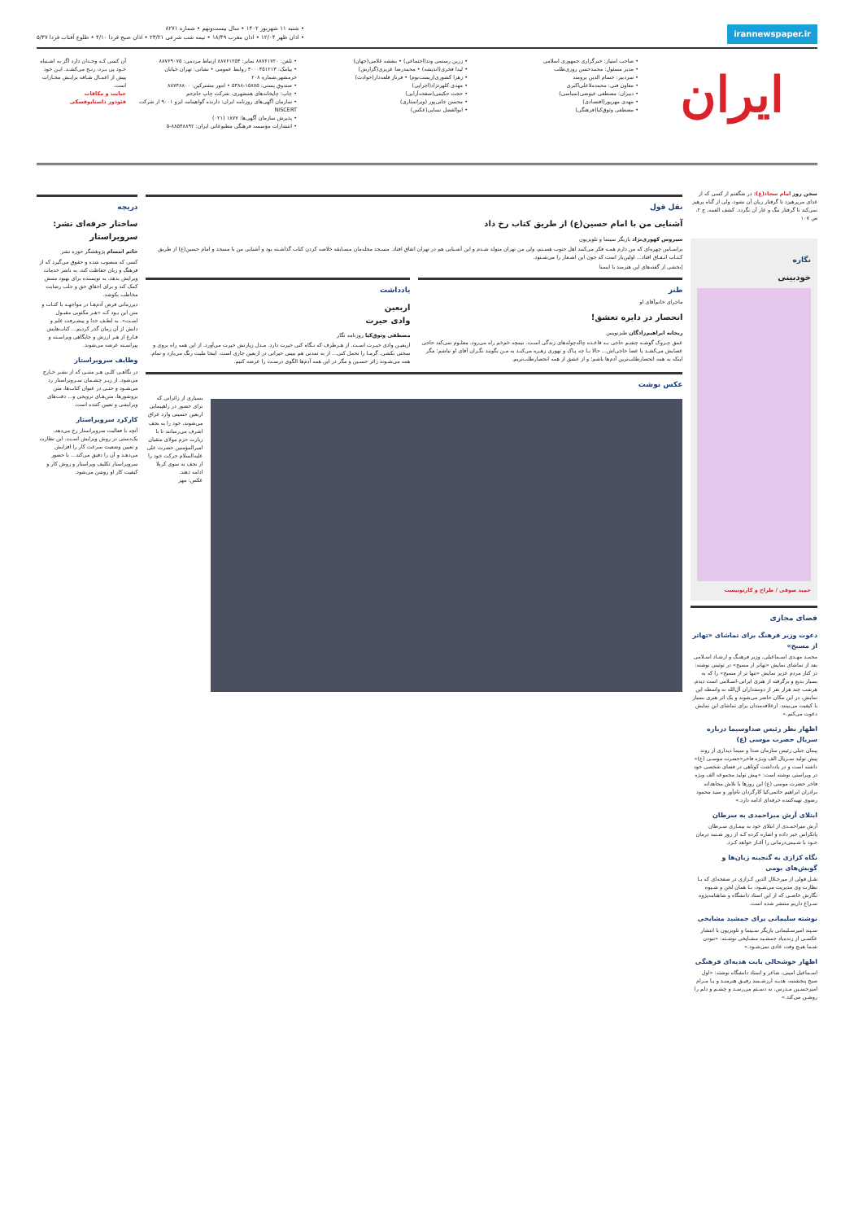irannewspaper.ir
• شنبه ۱۱ شهریور ۱۴۰۲ • سال بیست‌ونهم • شماره ۸۲۷۱
• اذان ظهر ۱۲/۰۴ • اذان مغرب ۱۸/۴۹ • نیمه شب شرعی ۲۳/۲۱ • اذان صبح فردا ۴/۱۰ • طلوع آفتاب فردا ۵/۳۷
ایران
• صاحب امتیاز: خبرگزاری جمهوری اسلامی
• مدیر مسئول: محمدحسن روزی‌طلب
• سردبیر: حسام الدین برومند
• معاون فنی: محمدملاعلی‌اکبری
• دبیران: مصطفی عیوضی(سیاسی)
• مهدی مهرپور(اقتصادی)
• مصطفی وثوق‌کیا(فرهنگی)
• زرین رستمی وند(اجتماعی) • بنفشه غلامی(جهان)
• لیدا فخری(اندیشه) • محمدرضا عزیزی(گزارش)
• زهرا کشوری(زیست‌بوم) • فرناز قلعه‌دار(حوادث)
• مهدی کلهرنژاد(اجرایی)
• حجت حکیمی(صفحه‌آرایی)
• محسن جانی‌پور (ویراستاری)
• ابوالفضل نسایی(عکس)
• تلفن: ۸۸۷۶۱۷۲۰ نمابر: ۸۸۷۶۱۲۵۴ ارتباط مردمی: ۸۸۷۶۹۰۷۵
• پیامک: ۳۰۰۰۴۵۱۲۱۳ روابط عمومی • نشانی: تهران خیابان خرمشهر،شماره ۲۰۸
• صندوق پستی: ۱۵۸۷۵-۵۳۸۸ • امور مشترکین: ۸۸۷۴۸۸۰۰
• چاپ: چاپخانه‌های همشهری، شرکت چاپ جام‌جم
• سازمان آگهی‌های روزنامه ایران: دارنده گواهینامه ایزو ۹۰۰۱ از شرکت NISCERT
• پذیرش سازمان آگهی‌ها: ۱۸۷۷ (۰۲۱)
• انتشارات مؤسسه فرهنگی مطبوعاتی ایران: ۸۸۵۴۸۸۹۲-۵
آن کسی کـه وجـدان دارد اگر به اشـتباه خـود پی بـرد، رنـج می‌کشـد. ایـن خود پیش از اعمـال شـاقه برایـش مجـازات است.
جنایت و مکافات
فئودور داستایوفسکی
سخن روز امام سجاد(ع): در شگفتم از کسی که از غذای مرپرهیزد تا گرفتار زیان آن نشود، ولی از گناه پرهیز نمی‌کند تا گرفتار ننگ و عار آن نگردد. کشف الغمه، ج ۲، ص ۱۰۷
نگاره
خودبینی
حمید صوفی / طراح و کارتونیست
فضای مجازی
دعوت وزیر فرهنگ برای تماشای «تهاتر از مسیح»
محمـد مهـدی اسـماعیلی، وزیر فرهنـگ و ارشـاد اسـلامی بعد از تماشای نمایش «تهاتر از مسیح» در توئیتی نوشته: در کنار مردم عزیز نمایش «تنها تر از مسیح» را که به بسیار بدیع و برگرفته از هنری ایرانی-اسـلامی است دیدم. هرشب چند هزار نفر از دوستداران آل‌الله به واسطه این نمایش، در این مکان حاضر می‌شوند و یک اثر هنری بسیار با کیفیت می‌بینند. ازعلاقه‌مندان برای تماشای این نمایش دعوت می‌کنم.»
اظهار نظر رئیس صداوسیما درباره سریال حضرت موسی (ع)
پیمان جبلی رئیس سازمان صدا و سیما دیداری از روند پیش تولید سـریال الف ویـژه فاخر«حضرت موسـی (ع)» داشته است و در یادداشت کوتاهی در فضای شخصی خود در ویراستی نوشته است: «پیش تولید مجموعه الف ویژه فاخر حضرت موسی (ع) این روزها با تلاش مجاهدانه برادران ابراهیم حاتمی‌کیا کارگردان نام‌آور و سید محمود رضوی تهیه‌کننده حرفه‌ای ادامه دارد.»
ابتلای آرش میراحمدی به سرطان
آرش میراحمـدی از ابتلای خود به بیمـاری سـرطان پانکراس خبر داده و اشاره کرده کـه از روز شـنبه درمان خـود با شـیمی‌درمانی را آغـاز خواهد کـرد.
نگاه کزازی به گنجینه زبان‌ها و گویش‌های بومی
نقـل قولی از میرجـلال الدین کـزازی در صفحه‌ای که بـا نظارت وی مدیریت می‌شـود، بـا همان لحن و شـیوه نگارش خاصـی که از این استاد دانشگاه و شاهنامه‌پژوه سـراغ داریم منتشر شده است.
نوشته سلیمانی برای جمشید مشایخی
سـپند امیرسـلیمانی بازیگر سـینما و تلویزیون با انتشار عکسـی از زنده‌یاد جمشـید مشـایخی نوشـته: «نبودن شـما هیـچ وقت عادی نمی‌شـود.»
اظهار خوشحالی بابت هدیه‌ای فرهنگی
اسـماعیل امینی، شاعر و استاد دانشگاه نوشته: «اول صبح پنجشنبه، هدیـه ارزشـمند رفیـق هنرمنـد و بـا مـرام امیرحسـین مـدرس، به دسـتم می‌رسـد و چشـم و دلم را روشـن می‌کند.»
نقل قول
آشنایی من با امام حسین(ع) از طریق کتاب رخ داد
سیروس کهوری‌نژاد بازیگر سینما و تلویزیون
براسـاس چهره‌ای که من دارم همـه فکر می‌کنند اهل جنوب هسـتم، ولی من تهران متولد شـدم و این آشـنایی هم در تهران اتفاق افتاد. مسـجد محله‌مان مسـابقه خلاصه کردن کتاب گذاشـته بود و آشنایی من با مسجد و امام حسین(ع) از طریق کـتـاب اتـفـاق افتاد... اولین‌بار است که جون این اشـعار را می‌شـنود.
|بخشی از گفته‌های این هنرمند با ایسنا
طنز
ماجرای خانم‌آقای او
انحصار در دایره تعشق!
ریحانه ابراهیم‌زادگان طنزنویس
عمق چـروک گوشـه چشـم حاجی بـه قاعـده چاله‌چوله‌های زندگی اسـت. نیمچه خم‌خم راه می‌رود، معلـوم نمی‌کند حاجی عصایش می‌کشـد یا عصا حاجی‌اش... حالا بـا چه پـاک و تهوری زهـره می‌کنـد به مـن بگویند نگـران آقای او نباشم؛ مگر اینکه به همه انحصارطلب‌ترین آدم‌ها باشم؛ و از عشق از همه انحصارطلب‌تریم.
یادداشت
اربعین
وادی حیرت
مصطفی وثوق‌کیا روزنامه نگار
اربعیـن وادی حیـرت اسـت. از هـرطرف که نـگاه کنی حیرت دارد. مـدل زیارتش حیرت می‌آورد. از این همه راه بروی و سختی بکشی. گرمـا را تحمل کنی... از به تمدنی هم ببینی حیرانی در اربعین جاری است. اینجا ملیت رنگ می‌بازد و تمام. همه می‌شـوند زائر حسـین و مگر در این همه آدم‌ها الگوی درسـت را عرضه کنیم.
عکس نوشت
بسیاری از زائرانی که برای حضور در راهپیمایی اربعین حسینی وارد عراق می‌شوند، خود را به نجف اشرف می‌رسانند تا با زیارت حرم مولای متقیان امیرالمؤمنین حضرت علی علیه‌السلام حرکت خود را از نجف به سوی کربلا ادامه دهند.
عکس: مهر
دریچه
ساختار حرفه‌ای نشر: سرویراستار
حاتم ابتسام پژوهشگر حوزه نشر
کسی که منصوب شده و حقوق می‌گیرد که از فرهنگ و زبان حفاظت کند، به ناشر خدمات ویرایش بدهد، به نویسنده برای بهبود متنش کمک کند و برای احقاق حق و جلب رضایت مخاطب بکوشد.
دیرزمانی فرض آدم‌هـا در مواجهـه با کتـاب و متن این بـود کـه «هـر مکتوبی مقبـول اسـت». به لطـف خدا و پیشـرفت علم و دانش از آن زمان گذر کردیم... کتاب‌هایش فـارغ از هـر ارزش و جایگاهی ویراسـته و پیراسـته عرضه می‌شوند.
وظایف سرویراستار
در نگاهـی کلـی هـر متنـی که از نشـر خـارج می‌شود، از زیـر چشـمان سـرویراستار رد می‌شـود و حتـی در عنوان کتاب‌ها، متن بروشورها، متن‌هـای ترویجی و... دقت‌های ویرایشی و تعیین کننده است.
کارکرد سرویراستار
آنچه با فعالیت سرویراستار رخ می‌دهد، یک‌دستی در روش ویرایش اسـت. این نظارت و تعیین وضعیت سرعت کار را افزایش می‌دهـد و آن را دقیق می‌کند... با حضور سرویراستار تکلیف ویراستار و روش کار و کیفیت کار او روشن می‌شود.